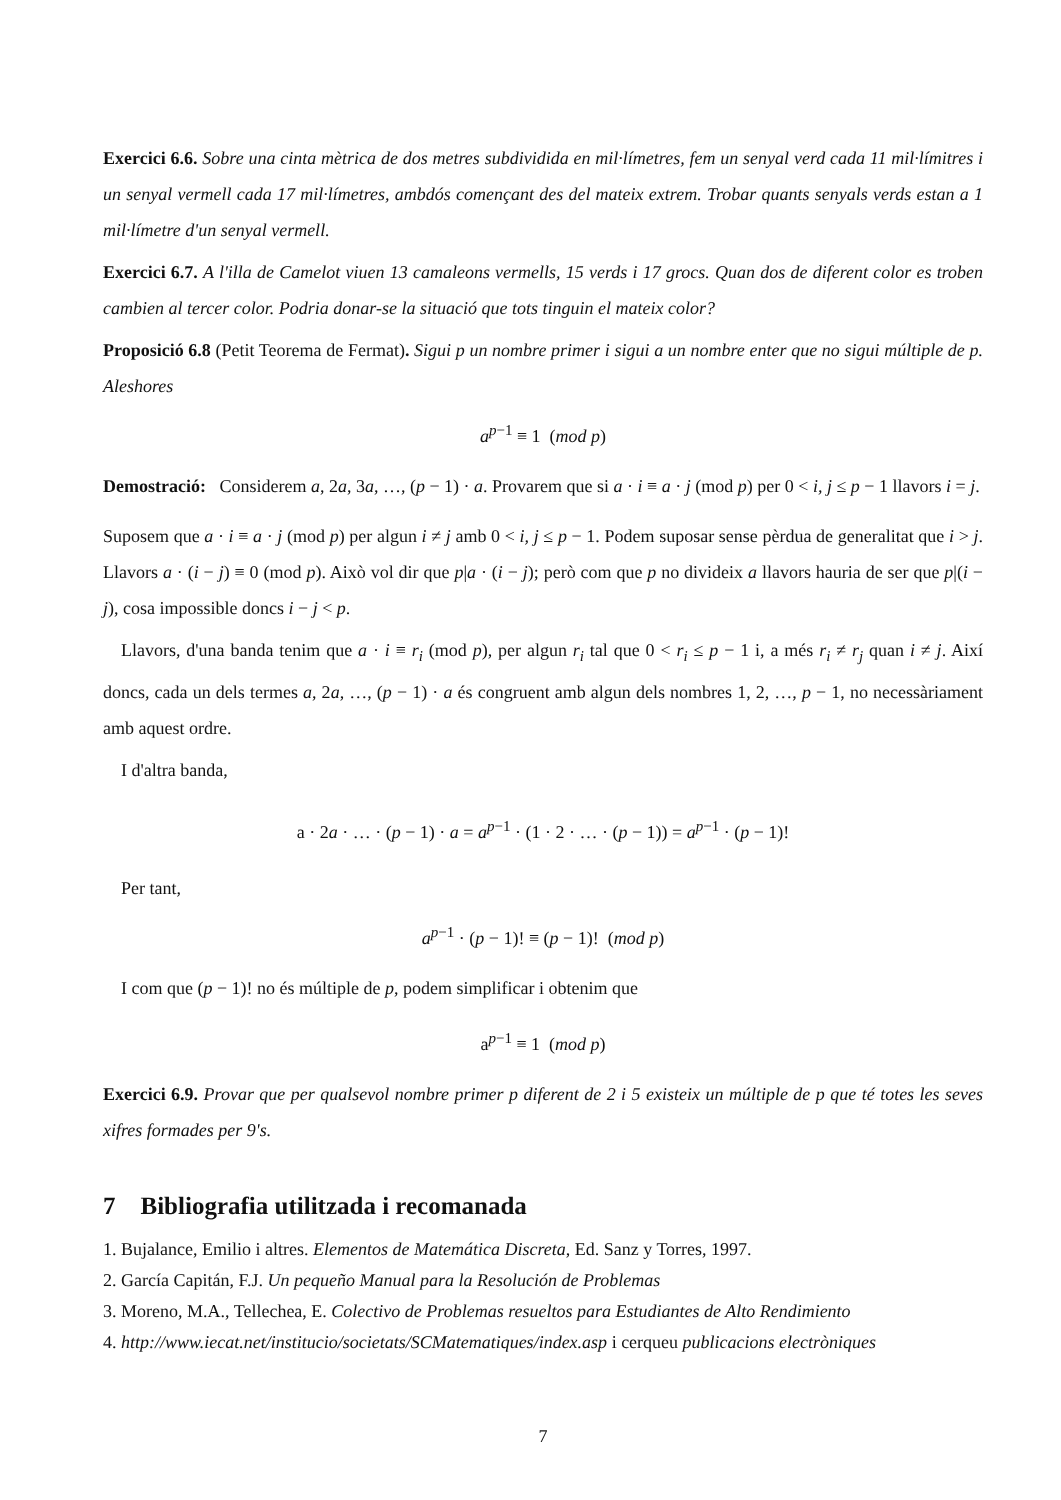Exercici 6.6. Sobre una cinta mètrica de dos metres subdividida en mil·límetres, fem un senyal verd cada 11 mil·límitres i un senyal vermell cada 17 mil·límetres, ambdós començant des del mateix extrem. Trobar quants senyals verds estan a 1 mil·límetre d'un senyal vermell.
Exercici 6.7. A l'illa de Camelot viuen 13 camaleons vermells, 15 verds i 17 grocs. Quan dos de diferent color es troben cambien al tercer color. Podria donar-se la situació que tots tinguin el mateix color?
Proposició 6.8 (Petit Teorema de Fermat). Sigui p un nombre primer i sigui a un nombre enter que no sigui múltiple de p. Aleshores
a<sup>p−1</sup> ≡ 1 (mod p)
Demostració: Considerem a, 2a, 3a, …, (p − 1) · a. Provarem que si a · i ≡ a · j (mod p) per 0 < i, j ≤ p − 1 llavors i = j.
Suposem que a · i ≡ a · j (mod p) per algun i ≠ j amb 0 < i, j ≤ p − 1. Podem suposar sense pèrdua de generalitat que i > j. Llavors a · (i − j) ≡ 0 (mod p). Això vol dir que p|a · (i − j); però com que p no divideix a llavors hauria de ser que p|(i − j), cosa impossible doncs i − j < p.
Llavors, d'una banda tenim que a · i ≡ r<sub>i</sub> (mod p), per algun r<sub>i</sub> tal que 0 < r<sub>i</sub> ≤ p − 1 i, a més r<sub>i</sub> ≠ r<sub>j</sub> quan i ≠ j. Així doncs, cada un dels termes a, 2a, …, (p − 1) · a és congruent amb algun dels nombres 1, 2, …, p − 1, no necessàriament amb aquest ordre.
I d'altra banda,
a · 2a · … · (p − 1) · a = a<sup>p−1</sup> · (1 · 2 · … · (p − 1)) = a<sup>p−1</sup> · (p − 1)!
Per tant,
a<sup>p−1</sup> · (p − 1)! ≡ (p − 1)! (mod p)
I com que (p − 1)! no és múltiple de p, podem simplificar i obtenim que
a<sup>p−1</sup> ≡ 1 (mod p)
Exercici 6.9. Provar que per qualsevol nombre primer p diferent de 2 i 5 existeix un múltiple de p que té totes les seves xifres formades per 9's.
7 Bibliografia utilitzada i recomanada
1. Bujalance, Emilio i altres. Elementos de Matemática Discreta, Ed. Sanz y Torres, 1997.
2. García Capitán, F.J. Un pequeño Manual para la Resolución de Problemas
3. Moreno, M.A., Tellechea, E. Colectivo de Problemas resueltos para Estudiantes de Alto Rendimiento
4. http://www.iecat.net/institucio/societats/SCMatematiques/index.asp i cerqueu publicacions electròniques
7